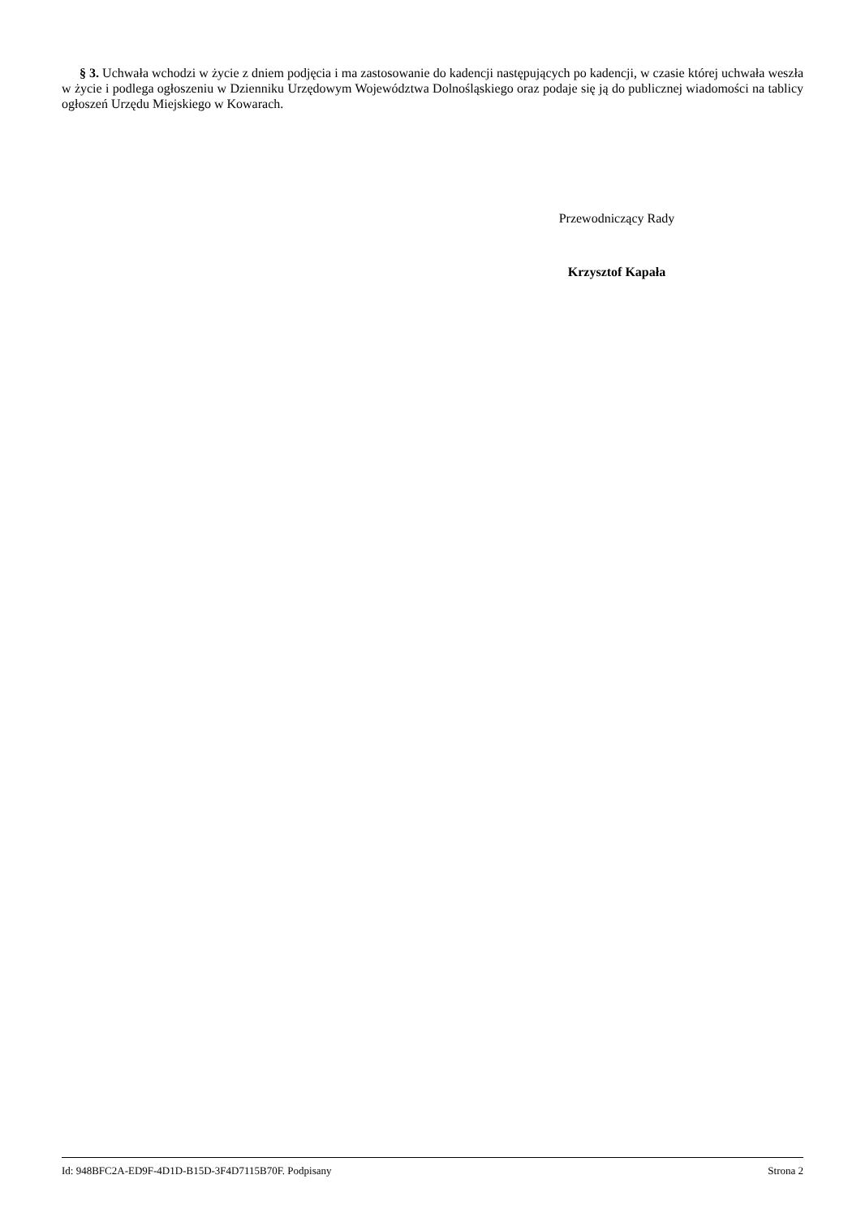§ 3. Uchwała wchodzi w życie z dniem podjęcia i ma zastosowanie do kadencji następujących po kadencji, w czasie której uchwała weszła w życie i podlega ogłoszeniu w Dzienniku Urzędowym Województwa Dolnośląskiego oraz podaje się ją do publicznej wiadomości na tablicy ogłoszeń Urzędu Miejskiego w Kowarach.
Przewodniczący Rady
Krzysztof Kapała
Id: 948BFC2A-ED9F-4D1D-B15D-3F4D7115B70F. Podpisany Strona 2